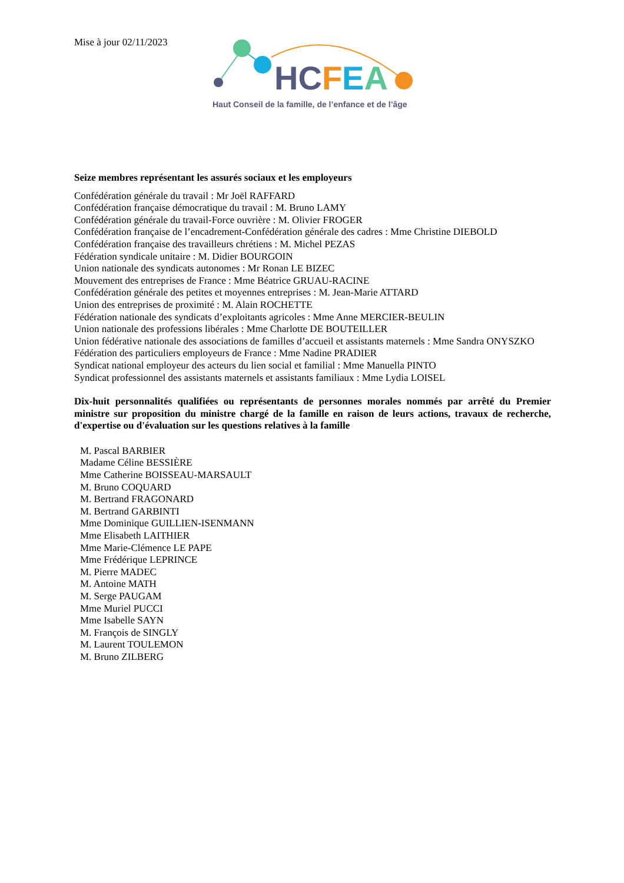Mise à jour 02/11/2023
HCFEA
Haut Conseil de la famille, de l’enfance et de l’âge
Seize membres représentant les assurés sociaux et les employeurs
Confédération générale du travail : Mr Joël RAFFARD
Confédération française démocratique du travail : M. Bruno LAMY
Confédération générale du travail-Force ouvrière : M. Olivier FROGER
Confédération française de l’encadrement-Confédération générale des cadres : Mme Christine DIEBOLD
Confédération française des travailleurs chrétiens : M. Michel PEZAS
Fédération syndicale unitaire : M. Didier BOURGOIN
Union nationale des syndicats autonomes : Mr Ronan LE BIZEC
Mouvement des entreprises de France : Mme Béatrice GRUAU-RACINE
Confédération générale des petites et moyennes entreprises : M. Jean-Marie ATTARD
Union des entreprises de proximité : M. Alain ROCHETTE
Fédération nationale des syndicats d’exploitants agricoles : Mme Anne MERCIER-BEULIN
Union nationale des professions libérales : Mme Charlotte DE BOUTEILLER
Union fédérative nationale des associations de familles d’accueil et assistants maternels : Mme Sandra ONYSZKO
Fédération des particuliers employeurs de France : Mme Nadine PRADIER
Syndicat national employeur des acteurs du lien social et familial : Mme Manuella PINTO
Syndicat professionnel des assistants maternels et assistants familiaux : Mme Lydia LOISEL
Dix-huit personnalités qualifiées ou représentants de personnes morales nommés par arrêté du Premier ministre sur proposition du ministre chargé de la famille en raison de leurs actions, travaux de recherche, d'expertise ou d'évaluation sur les questions relatives à la famille
M. Pascal BARBIER
Madame Céline BESSIÈRE
Mme Catherine BOISSEAU-MARSAULT
M. Bruno COQUARD
M. Bertrand FRAGONARD
M. Bertrand GARBINTI
Mme Dominique GUILLIEN-ISENMANN
Mme Elisabeth LAITHIER
Mme Marie-Clémence LE PAPE
Mme Frédérique LEPRINCE
M. Pierre MADEC
M. Antoine MATH
M. Serge PAUGAM
Mme Muriel PUCCI
Mme Isabelle SAYN
M. François de SINGLY
M. Laurent TOULEMON
M. Bruno ZILBERG